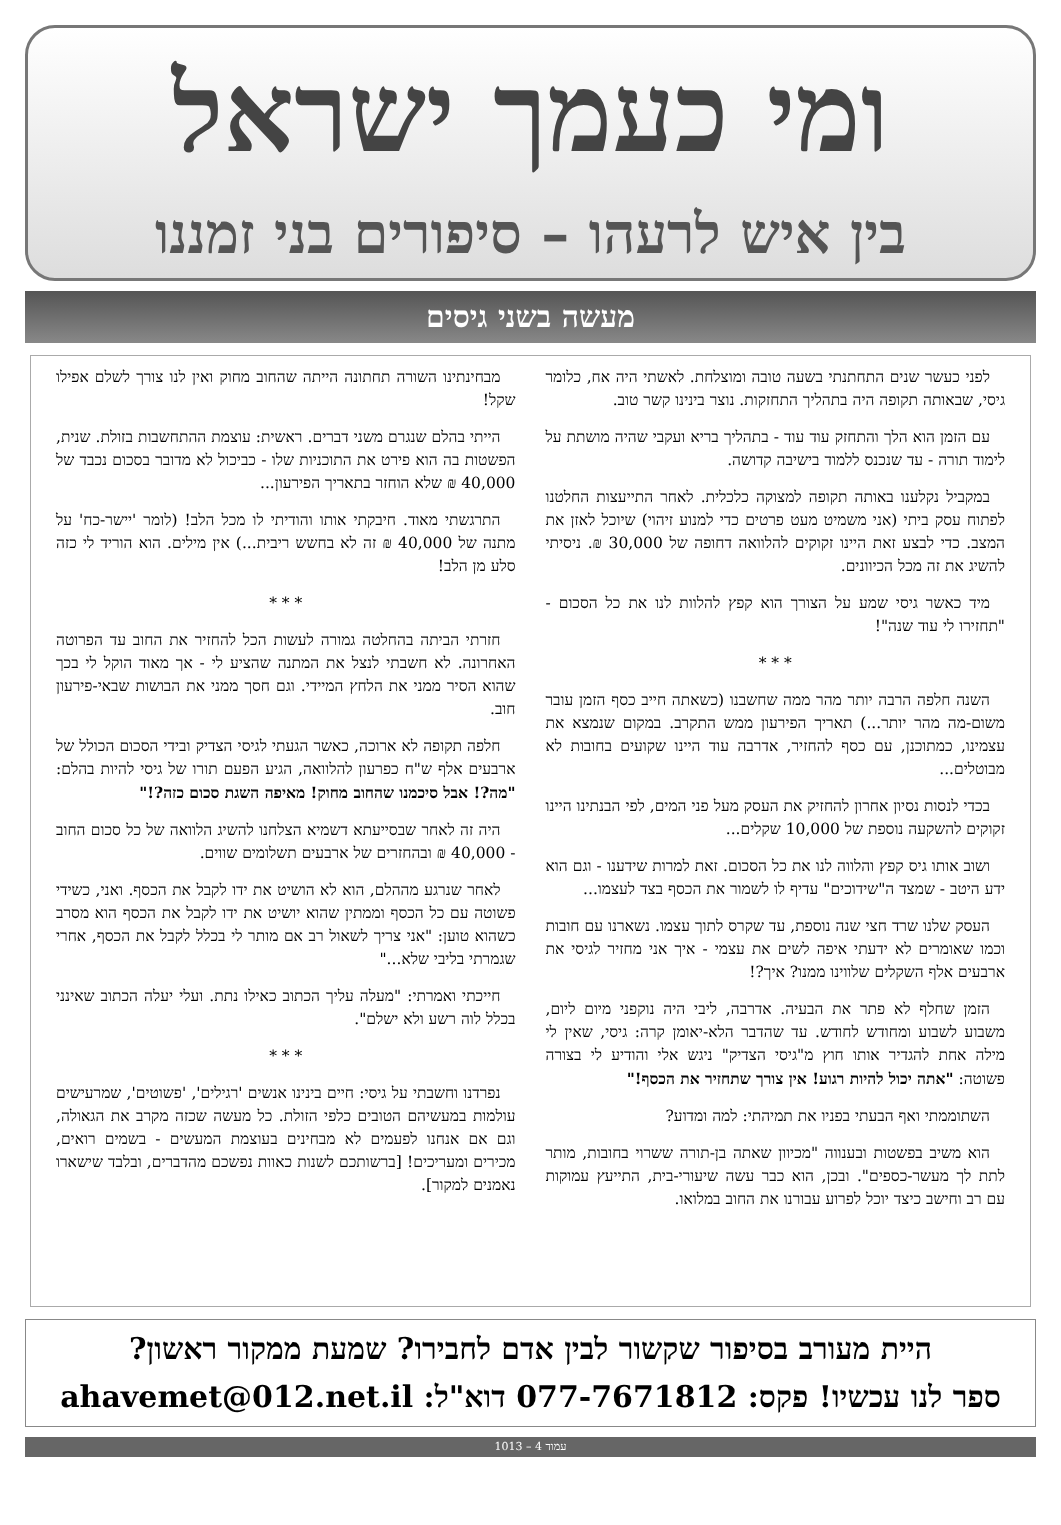ומי כעמך ישראל
בין איש לרעהו – סיפורים בני זמננו
מעשה בשני גיסים
לפני כעשר שנים התחתנתי בשעה טובה ומוצלחת. לאשתי היה אח, כלומר גיסי, שבאותה תקופה היה בתהליך התחזקות. נוצר בינינו קשר טוב.
עם הזמן הוא הלך והתחזק עוד עוד - בתהליך בריא ועקבי שהיה מושתת על לימוד תורה - עד שנכנס ללמוד בישיבה קדושה.
במקביל נקלענו באותה תקופה למצוקה כלכלית. לאחר התייעצות החלטנו לפתוח עסק ביתי (אני משמיט מעט פרטים כדי למנוע זיהוי) שיוכל לאזן את המצב. כדי לבצע זאת היינו זקוקים להלוואה דחופה של 30,000 ₪. ניסיתי להשיג את זה מכל הכיוונים.
מיד כאשר גיסי שמע על הצורך הוא קפץ להלוות לנו את כל הסכום - "תחזירו לי עוד שנה"!
* * *
השנה חלפה הרבה יותר מהר ממה שחשבנו (כשאתה חייב כסף הזמן עובר משום-מה מהר יותר...) תאריך הפירעון ממש התקרב. במקום שנמצא את עצמינו, כמתוכנן, עם כסף להחזיר, אדרבה עוד היינו שקועים בחובות לא מבוטלים...
בכדי לנסות נסיון אחרון להחזיק את העסק מעל פני המים, לפי הבנתינו היינו זקוקים להשקעה נוספת של 10,000 שקלים...
ושוב אותו גיס קפץ והלווה לנו את כל הסכום. זאת למרות שידענו - וגם הוא ידע היטב - שמצד ה"שידוכים" עדיף לו לשמור את הכסף בצד לעצמו...
העסק שלנו שרד חצי שנה נוספת, עד שקרס לתוך עצמו. נשארנו עם חובות וכמו שאומרים לא ידעתי איפה לשים את עצמי - איך אני מחזיר לגיסי את ארבעים אלף השקלים שלווינו ממנו? איך?!
הזמן שחלף לא פתר את הבעיה. אדרבה, ליבי היה נוקפני מיום ליום, משבוע לשבוע ומחודש לחודש. עד שהדבר הלא-יאומן קרה: גיסי, שאין לי מילה אחת להגדיר אותו חוץ מ"גיסי הצדיק" ניגש אלי והודיע לי בצורה פשוטה: "אתה יכול להיות רגוע! אין צורך שתחזיר את הכסף!"
השתוממתי ואף הבעתי בפניו את תמיהתי: למה ומדוע?
הוא משיב בפשטות ובענווה "מכיוון שאתה בן-תורה ששרוי בחובות, מותר לתת לך מעשר-כספים". ובכן, הוא כבר עשה שיעורי-בית, התייעץ עמוקות עם רב וחישב כיצד יוכל לפרוע עבורנו את החוב במלואו.
מבחינתינו השורה תחתונה הייתה שהחוב מחוק ואין לנו צורך לשלם אפילו שקל!
הייתי בהלם שנגרם משני דברים. ראשית: עוצמת ההתחשבות בזולת. שנית, הפשטות בה הוא פירט את התוכניות שלו - כביכול לא מדובר בסכום נכבד של 40,000 ₪ שלא הוחזר בתאריך הפירעון...
התרגשתי מאוד. חיבקתי אותו והודיתי לו מכל הלב! (לומר 'יישר-כח' על מתנה של 40,000 ₪ זה לא בחשש ריבית...) אין מילים. הוא הוריד לי כזה סלע מן הלב!
* * *
חזרתי הביתה בהחלטה גמורה לעשות הכל להחזיר את החוב עד הפרוטה האחרונה. לא חשבתי לנצל את המתנה שהציע לי - אך מאוד הוקל לי בכך שהוא הסיר ממני את הלחץ המיידי. וגם חסך ממני את הבושות שבאי-פירעון חוב.
חלפה תקופה לא ארוכה, כאשר הגעתי לגיסי הצדיק ובידי הסכום הכולל של ארבעים אלף ש"ח כפרעון להלוואה, הגיע הפעם תורו של גיסי להיות בהלם: "מה?! אבל סיכמנו שהחוב מחוק! מאיפה השגת סכום כזה?!"
היה זה לאחר שבסייעתא דשמיא הצלחנו להשיג הלוואה של כל סכום החוב - 40,000 ₪ ובהחזרים של ארבעים תשלומים שווים.
לאחר שנרגע מההלם, הוא לא הושיט את ידו לקבל את הכסף. ואני, כשידי פשוטה עם כל הכסף וממתין שהוא יושיט את ידו לקבל את הכסף הוא מסרב כשהוא טוען: "אני צריך לשאול רב אם מותר לי בכלל לקבל את הכסף, אחרי שגמרתי בליבי שלא..."
חייכתי ואמרתי: "מעלה עליך הכתוב כאילו נתת. ועלי יעלה הכתוב שאינני בכלל לוה רשע ולא ישלם".
* * *
נפרדנו וחשבתי על גיסי: חיים בינינו אנשים 'רגילים', 'פשוטים', שמרעישים עולמות במעשיהם הטובים כלפי הזולת. כל מעשה שכזה מקרב את הגאולה, וגם אם אנחנו לפעמים לא מבחינים בעוצמת המעשים - בשמים רואים, מכירים ומעריכים! [ברשותכם לשנות כאוות נפשכם מהדברים, ובלבד שישארו נאמנים למקור].
היית מעורב בסיפור שקשור לבין אדם לחבירו? שמעת ממקור ראשון?
ספר לנו עכשיו! פקס: 077-7671812 דוא"ל: ahavemet@012.net.il
עמוד 4 – 1013